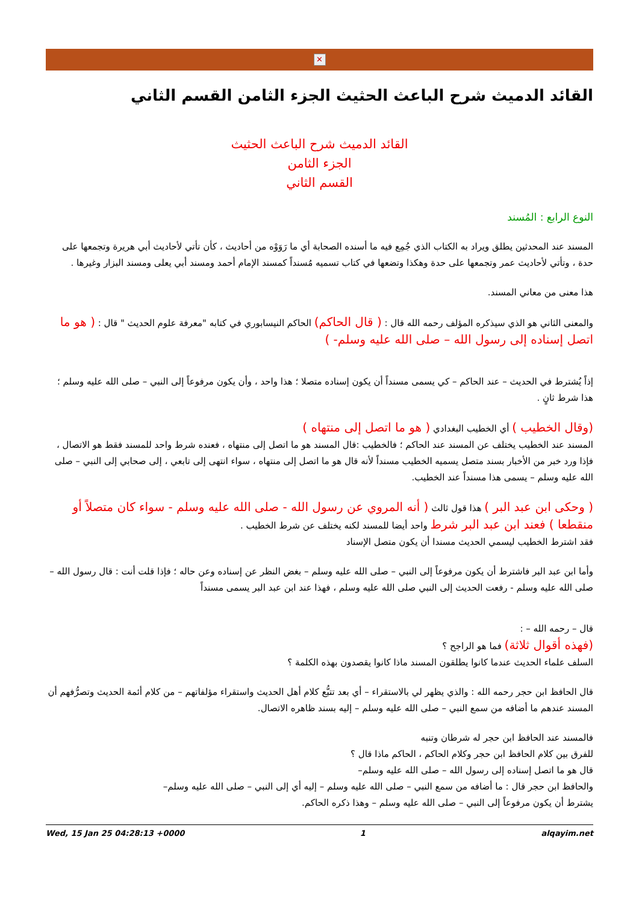✕
القائد الدميث شرح الباعث الحثيث الجزء الثامن القسم الثاني
القائد الدميث شرح الباعث الحثيث
الجزء الثامن
القسم الثاني
النوع الرابع : المُسند
المسند عند المحدثين يطلق ويراد به الكتاب الذي جُمِع فيه ما أسنده الصحابة أي ما رَوَوْه من أحاديث ، كأن تأتي لأحاديث أبي هريرة وتجمعها على حدة ، وتأتي لأحاديث عمر وتجمعها على حدة وهكذا وتضعها في كتاب تسميه مُسنداً كمسند الإمام أحمد ومسند أبي يعلى ومسند البزار وغيرها .
هذا معنى من معاني المسند.
والمعنى الثاني هو الذي سيذكره المؤلف رحمه الله قال : ( قال الحاكم) الحاكم النيسابوري في كتابه "معرفة علوم الحديث " قال : ( هو ما اتصل إسناده إلى رسول الله – صلى الله عليه وسلم- )
إذاً يُشترط في الحديث – عند الحاكم – كي يسمى مسنداً أن يكون إسناده متصلا ؛ هذا واحد ، وأن يكون مرفوعاً إلى النبي – صلى الله عليه وسلم ؛ هذا شرط ثانٍ .
(وقال الخطيب ) أي الخطيب البغدادي ( هو ما اتصل إلى منتهاه )
المسند عند الخطيب يختلف عن المسند عند الحاكم ؛ فالخطيب :قال المسند هو ما اتصل إلى منتهاه ، فعنده شرط واحد للمسند فقط هو الاتصال ، فإذا ورد خبر من الأخبار بسند متصل يسميه الخطيب مسنداً لأنه قال هو ما اتصل إلى منتهاه ، سواء انتهى إلى تابعي ، إلى صحابي إلى النبي – صلى الله عليه وسلم – يسمى هذا مسنداً عند الخطيب.
( وحكى ابن عبد البر ) هذا قول ثالث ( أنه المروي عن رسول الله - صلى الله عليه وسلم - سواء كان متصلاً أو منقطعا ) فعند ابن عبد البر شرط واحد أيضا للمسند لكنه يختلف عن شرط الخطيب .
فقد اشترط الخطيب ليسمي الحديث مسندا أن يكون متصل الإسناد
وأما ابن عبد البر فاشترط أن يكون مرفوعاً إلى النبي – صلى الله عليه وسلم – بغض النظر عن إسناده وعن حاله ؛ فإذا قلت أنت : قال رسول الله – صلى الله عليه وسلم - رفعت الحديث إلى النبي صلى الله عليه وسلم ، فهذا عند ابن عبد البر يسمى مسنداً
قال – رحمه الله – :
(فهذه أقوال ثلاثة) فما هو الراجح ؟
السلف علماء الحديث عندما كانوا يطلقون المسند ماذا كانوا يقصدون بهذه الكلمة ؟
قال الحافظ ابن حجر رحمه الله : والذي يظهر لي بالاستقراء – أي بعد تتبُّع كلام أهل الحديث واستقراء مؤلفاتهم – من كلام أئمة الحديث وتصرُّفهم أن المسند عندهم ما أضافه من سمع النبي – صلى الله عليه وسلم – إليه بسند ظاهره الاتصال.
فالمسند عند الحافظ ابن حجر له شرطان وتنبه
للفرق بين كلام الحافظ ابن حجر وكلام الحاكم ، الحاكم ماذا قال ؟
قال هو ما اتصل إسناده إلى رسول الله – صلى الله عليه وسلم–
والحافظ ابن حجر قال : ما أضافه من سمع النبي – صلى الله عليه وسلم – إليه أي إلى النبي – صلى الله عليه وسلم–
يشترط أن يكون مرفوعاً إلى النبي – صلى الله عليه وسلم – وهذا ذكره الحاكم.
Wed, 15 Jan 25 04:28:13 +0000 1 alqayim.net